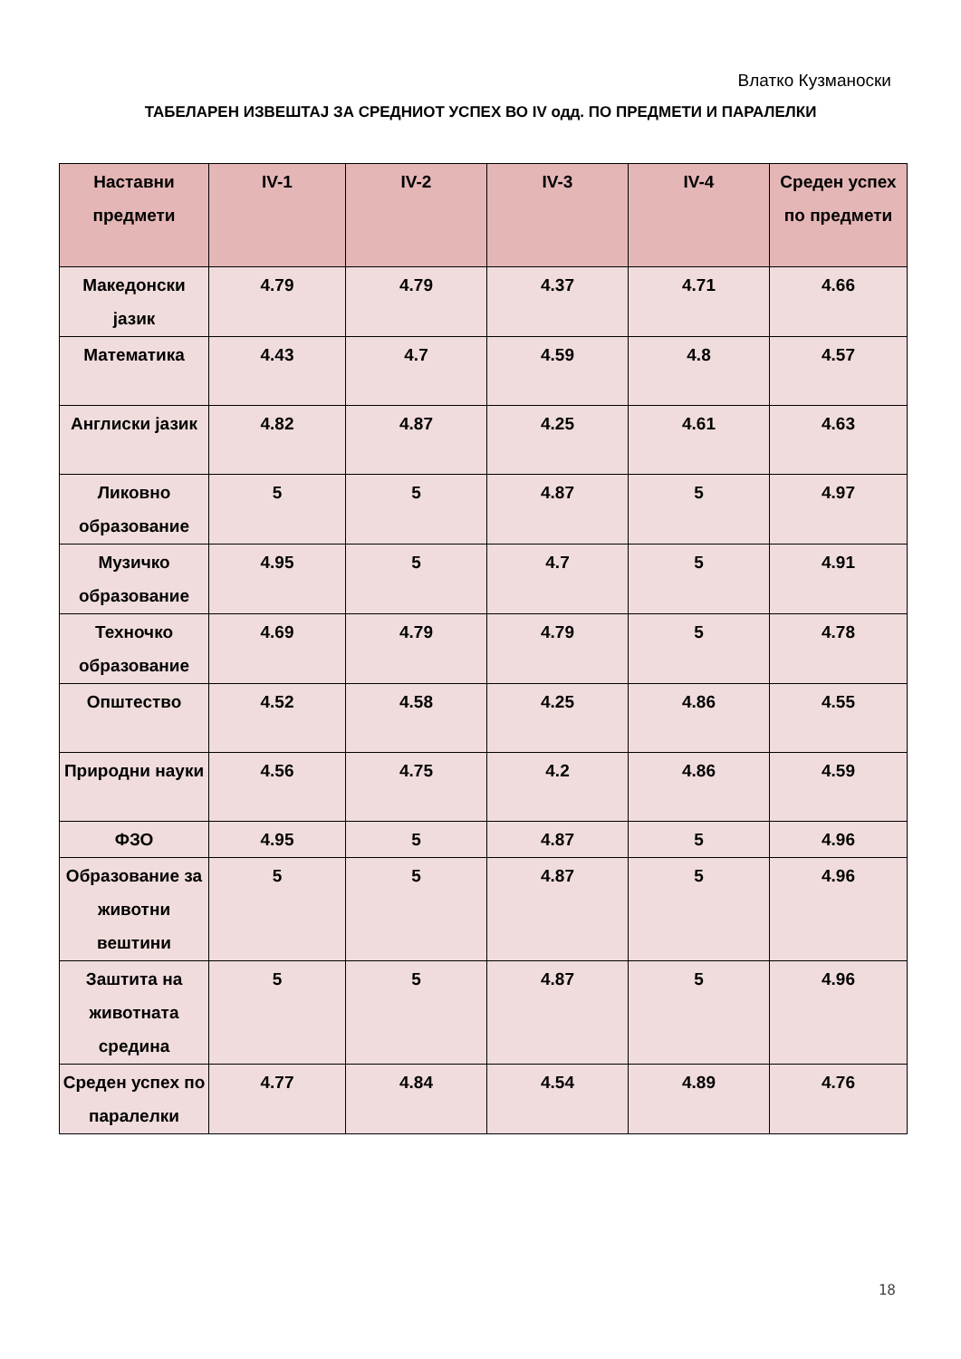Влатко Кузманоски
ТАБЕЛАРЕН ИЗВЕШТАЈ ЗА СРЕДНИОТ УСПЕХ ВО IV одд. ПО ПРЕДМЕТИ И ПАРАЛЕЛКИ
| Наставни предмети | IV-1 | IV-2 | IV-3 | IV-4 | Среден успех по предмети |
| --- | --- | --- | --- | --- | --- |
| Македонски јазик | 4.79 | 4.79 | 4.37 | 4.71 | 4.66 |
| Математика | 4.43 | 4.7 | 4.59 | 4.8 | 4.57 |
| Англиски јазик | 4.82 | 4.87 | 4.25 | 4.61 | 4.63 |
| Ликовно образование | 5 | 5 | 4.87 | 5 | 4.97 |
| Музичко образование | 4.95 | 5 | 4.7 | 5 | 4.91 |
| Техночко образование | 4.69 | 4.79 | 4.79 | 5 | 4.78 |
| Општество | 4.52 | 4.58 | 4.25 | 4.86 | 4.55 |
| Природни науки | 4.56 | 4.75 | 4.2 | 4.86 | 4.59 |
| ФЗО | 4.95 | 5 | 4.87 | 5 | 4.96 |
| Образование за животни вештини | 5 | 5 | 4.87 | 5 | 4.96 |
| Заштита на животната средина | 5 | 5 | 4.87 | 5 | 4.96 |
| Среден успех по паралелки | 4.77 | 4.84 | 4.54 | 4.89 | 4.76 |
18